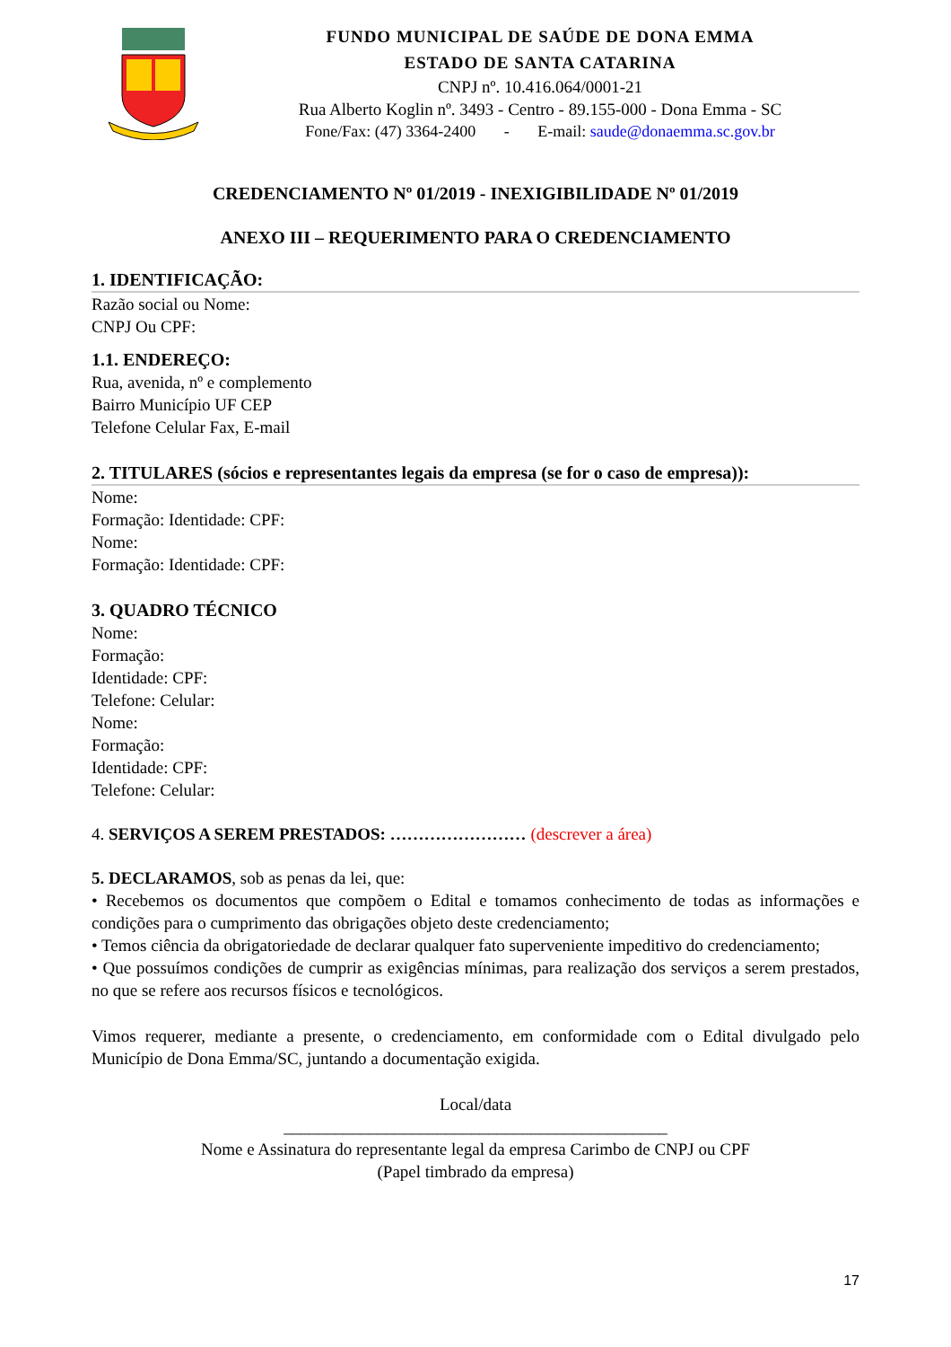FUNDO MUNICIPAL DE SAÚDE DE DONA EMMA
ESTADO DE SANTA CATARINA
CNPJ nº. 10.416.064/0001-21
Rua Alberto Koglin nº. 3493 - Centro - 89.155-000 - Dona Emma - SC
Fone/Fax: (47) 3364-2400 - E-mail: saude@donaemma.sc.gov.br
CREDENCIAMENTO Nº 01/2019 - INEXIGIBILIDADE Nº 01/2019
ANEXO III – REQUERIMENTO PARA O CREDENCIAMENTO
1. IDENTIFICAÇÃO:
Razão social ou Nome:
CNPJ Ou CPF:
1.1. ENDEREÇO:
Rua, avenida, nº e complemento
Bairro Município UF CEP
Telefone Celular Fax, E-mail
2. TITULARES (sócios e representantes legais da empresa (se for o caso de empresa)):
Nome:
Formação: Identidade: CPF:
Nome:
Formação: Identidade: CPF:
3. QUADRO TÉCNICO
Nome:
Formação:
Identidade: CPF:
Telefone: Celular:
Nome:
Formação:
Identidade: CPF:
Telefone: Celular:
4. SERVIÇOS A SEREM PRESTADOS: …………………… (descrever a área)
5. DECLARAMOS, sob as penas da lei, que:
• Recebemos os documentos que compõem o Edital e tomamos conhecimento de todas as informações e condições para o cumprimento das obrigações objeto deste credenciamento;
• Temos ciência da obrigatoriedade de declarar qualquer fato superveniente impeditivo do credenciamento;
• Que possuímos condições de cumprir as exigências mínimas, para realização dos serviços a serem prestados, no que se refere aos recursos físicos e tecnológicos.
Vimos requerer, mediante a presente, o credenciamento, em conformidade com o Edital divulgado pelo Município de Dona Emma/SC, juntando a documentação exigida.
Local/data
_____________________________________________
Nome e Assinatura do representante legal da empresa Carimbo de CNPJ ou CPF
(Papel timbrado da empresa)
17